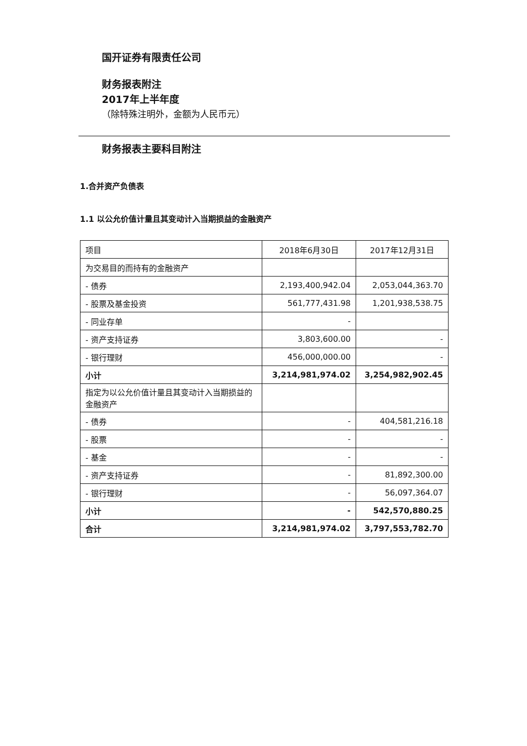国开证券有限责任公司
财务报表附注
2017年上半年度
（除特殊注明外，金额为人民币元）
财务报表主要科目附注
1.合并资产负债表
1.1 以公允价值计量且其变动计入当期损益的金融资产
| 项目 | 2018年6月30日 | 2017年12月31日 |
| --- | --- | --- |
| 为交易目的而持有的金融资产 | | |
| - 债券 | 2,193,400,942.04 | 2,053,044,363.70 |
| - 股票及基金投资 | 561,777,431.98 | 1,201,938,538.75 |
| - 同业存单 | - | |
| - 资产支持证券 | 3,803,600.00 | - |
| - 银行理财 | 456,000,000.00 | - |
| 小计 | 3,214,981,974.02 | 3,254,982,902.45 |
| 指定为以公允价值计量且其变动计入当期损益的金融资产 | | |
| - 债券 | - | 404,581,216.18 |
| - 股票 | - | - |
| - 基金 | - | - |
| - 资产支持证券 | - | 81,892,300.00 |
| - 银行理财 | - | 56,097,364.07 |
| 小计 | - | 542,570,880.25 |
| 合计 | 3,214,981,974.02 | 3,797,553,782.70 |